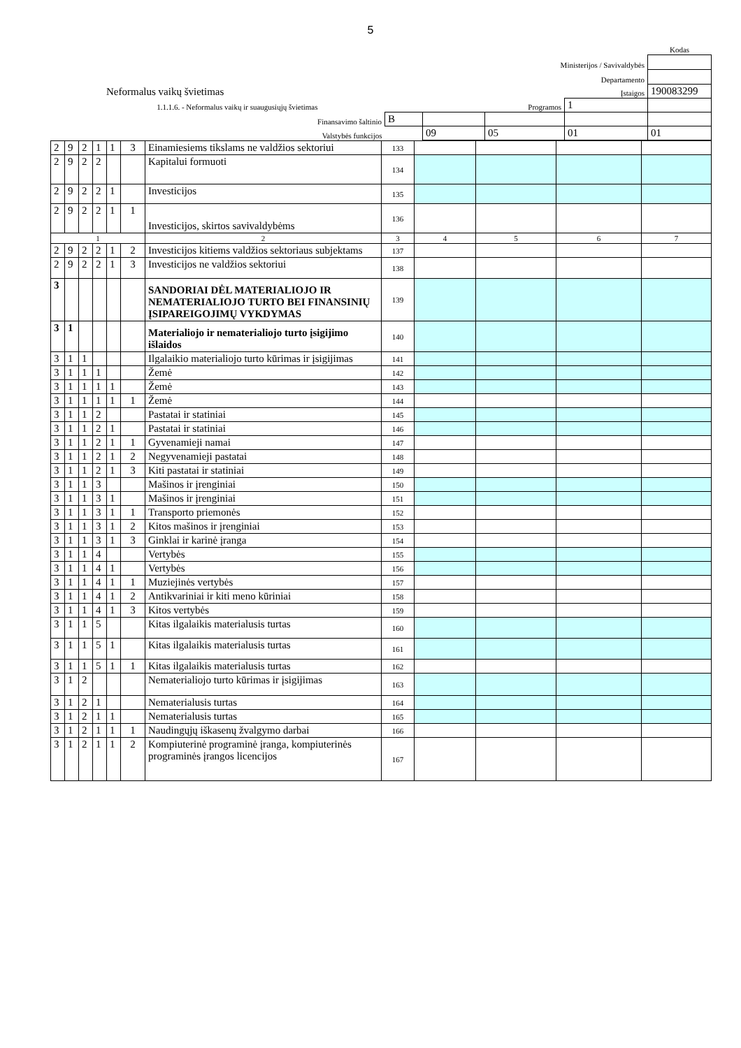5
| | | | | | Kodas |
| Ministerijos / Savivaldybės | | | | | |
| Departamento | | | | | |
| Neformalus vaikų švietimas | | Įstaigos | | | 190083299 |
| 1.1.1.6. - Neformalus vaikų ir suaugusiųjų švietimas | | Programos | | 1 | |
| Finansavimo šaltinio | B | | | | |
| Valstybės funkcijos | | 09 | 05 | 01 | 01 |
| 2 | 9 | 2 | 1 | 1 | 3 | Einamiesiems tikslams ne valdžios sektoriui | 133 | | | | |
| 2 | 9 | 2 | 2 | | | Kapitalui formuoti | 134 | | | | |
| 2 | 9 | 2 | 2 | 1 | | Investicijos | 135 | | | | |
| 2 | 9 | 2 | 2 | 1 | 1 | Investicijos, skirtos savivaldybėms | 136 | | | | |
| 1 | | | | | | 2 | 3 | 4 | 5 | 6 | 7 |
| 2 | 9 | 2 | 2 | 1 | 2 | Investicijos kitiems valdžios sektoriaus subjektams | 137 | | | | |
| 2 | 9 | 2 | 2 | 1 | 3 | Investicijos ne valdžios sektoriui | 138 | | | | |
| 3 | | | | | | SANDORIAI DĖL MATERIALIOJO IR NEMATERIALIOJO TURTO BEI FINANSINIŲ ĮSIPAREIGOJIMŲ VYKDYMAS | 139 | | | | |
| 3 | 1 | | | | | Materialiojo ir nematerialiojo turto įsigijimo išlaidos | 140 | | | | |
| 3 | 1 | 1 | | | | Ilgalaikio materialiojo turto kūrimas ir įsigijimas | 141 | | | | |
| 3 | 1 | 1 | 1 | | | Žemė | 142 | | | | |
| 3 | 1 | 1 | 1 | 1 | | Žemė | 143 | | | | |
| 3 | 1 | 1 | 1 | 1 | 1 | Žemė | 144 | | | | |
| 3 | 1 | 1 | 2 | | | Pastatai ir statiniai | 145 | | | | |
| 3 | 1 | 1 | 2 | 1 | | Pastatai ir statiniai | 146 | | | | |
| 3 | 1 | 1 | 2 | 1 | 1 | Gyvenamieji namai | 147 | | | | |
| 3 | 1 | 1 | 2 | 1 | 2 | Negyvenamieji pastatai | 148 | | | | |
| 3 | 1 | 1 | 2 | 1 | 3 | Kiti pastatai ir statiniai | 149 | | | | |
| 3 | 1 | 1 | 3 | | | Mašinos ir įrenginiai | 150 | | | | |
| 3 | 1 | 1 | 3 | 1 | | Mašinos ir įrenginiai | 151 | | | | |
| 3 | 1 | 1 | 3 | 1 | 1 | Transporto priemonės | 152 | | | | |
| 3 | 1 | 1 | 3 | 1 | 2 | Kitos mašinos ir įrenginiai | 153 | | | | |
| 3 | 1 | 1 | 3 | 1 | 3 | Ginklai ir karinė įranga | 154 | | | | |
| 3 | 1 | 1 | 4 | | | Vertybės | 155 | | | | |
| 3 | 1 | 1 | 4 | 1 | | Vertybės | 156 | | | | |
| 3 | 1 | 1 | 4 | 1 | 1 | Muziejinės vertybės | 157 | | | | |
| 3 | 1 | 1 | 4 | 1 | 2 | Antikvariniai ir kiti meno kūriniai | 158 | | | | |
| 3 | 1 | 1 | 4 | 1 | 3 | Kitos vertybės | 159 | | | | |
| 3 | 1 | 1 | 5 | | | Kitas ilgalaikis materialusis turtas | 160 | | | | |
| 3 | 1 | 1 | 5 | 1 | | Kitas ilgalaikis materialusis turtas | 161 | | | | |
| 3 | 1 | 1 | 5 | 1 | 1 | Kitas ilgalaikis materialusis turtas | 162 | | | | |
| 3 | 1 | 2 | | | | Nematerialiojo turto kūrimas ir įsigijimas | 163 | | | | |
| 3 | 1 | 2 | 1 | | | Nematerialusis turtas | 164 | | | | |
| 3 | 1 | 2 | 1 | 1 | | Nematerialusis turtas | 165 | | | | |
| 3 | 1 | 2 | 1 | 1 | 1 | Naudingųjų iškasenų žvalgymo darbai | 166 | | | | |
| 3 | 1 | 2 | 1 | 1 | 2 | Kompiuterinė programinė įranga, kompiuterinės programinės įrangos licencijos | 167 | | | | |